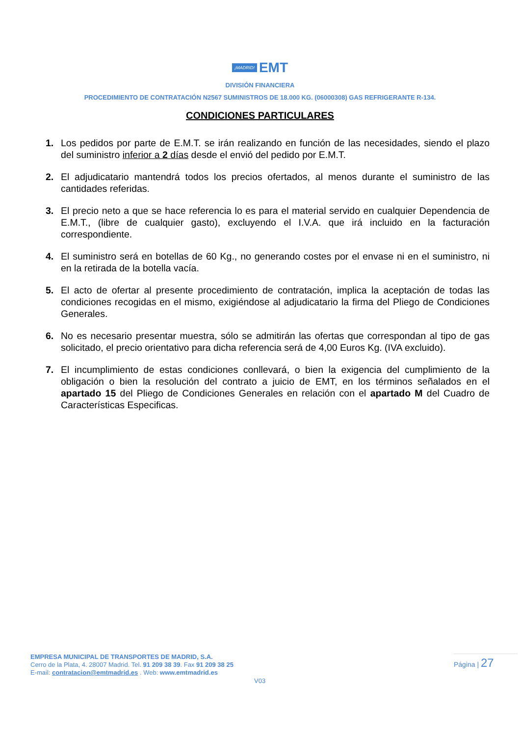¡MADRID! EMT
DIVISIÓN FINANCIERA
PROCEDIMIENTO DE CONTRATACIÓN N2567 SUMINISTROS DE 18.000 KG. (06000308) GAS REFRIGERANTE R-134.
CONDICIONES PARTICULARES
1. Los pedidos por parte de E.M.T. se irán realizando en función de las necesidades, siendo el plazo del suministro inferior a 2 días desde el envió del pedido por E.M.T.
2. El adjudicatario mantendrá todos los precios ofertados, al menos durante el suministro de las cantidades referidas.
3. El precio neto a que se hace referencia lo es para el material servido en cualquier Dependencia de E.M.T., (libre de cualquier gasto), excluyendo el I.V.A. que irá incluido en la facturación correspondiente.
4. El suministro será en botellas de 60 Kg., no generando costes por el envase ni en el suministro, ni en la retirada de la botella vacía.
5. El acto de ofertar al presente procedimiento de contratación, implica la aceptación de todas las condiciones recogidas en el mismo, exigiéndose al adjudicatario la firma del Pliego de Condiciones Generales.
6. No es necesario presentar muestra, sólo se admitirán las ofertas que correspondan al tipo de gas solicitado, el precio orientativo para dicha referencia será de 4,00 Euros Kg. (IVA excluido).
7. El incumplimiento de estas condiciones conllevará, o bien la exigencia del cumplimiento de la obligación o bien la resolución del contrato a juicio de EMT, en los términos señalados en el apartado 15 del Pliego de Condiciones Generales en relación con el apartado M del Cuadro de Características Especificas.
EMPRESA MUNICIPAL DE TRANSPORTES DE MADRID, S.A.
Cerro de la Plata, 4. 28007 Madrid. Tel. 91 209 38 39. Fax 91 209 38 25
E-mail: contratacion@emtmadrid.es . Web: www.emtmadrid.es
Página | 27
V03